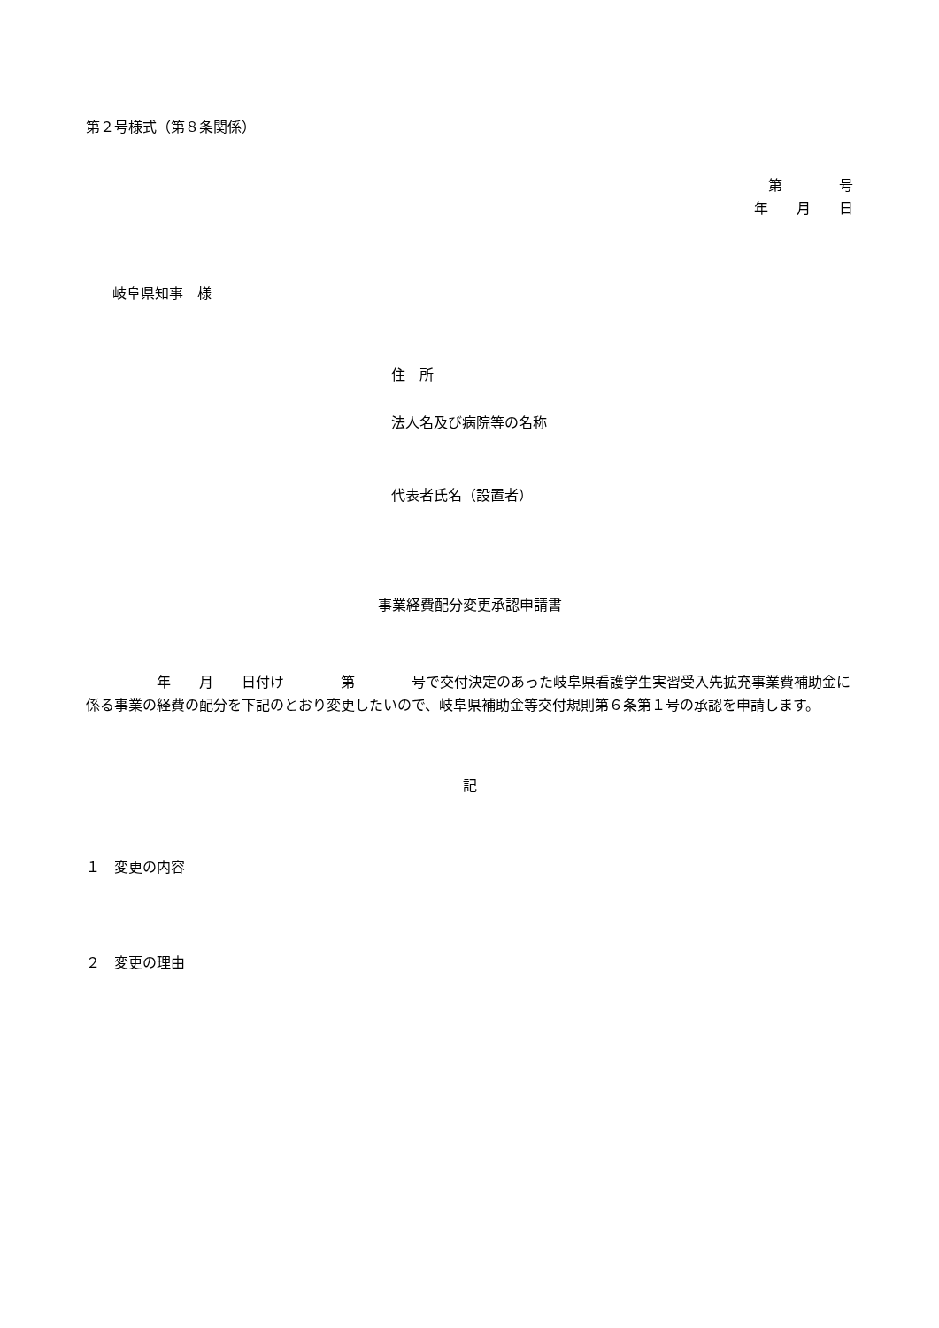第２号様式（第８条関係）
第　　　　号
年　　月　　日
岐阜県知事　様
住　所
法人名及び病院等の名称
代表者氏名（設置者）
事業経費配分変更承認申請書
　　　　　年　　月　　日付け　　　　第　　　　号で交付決定のあった岐阜県看護学生実習受入先拡充事業費補助金に係る事業の経費の配分を下記のとおり変更したいので、岐阜県補助金等交付規則第６条第１号の承認を申請します。
記
１　変更の内容
２　変更の理由